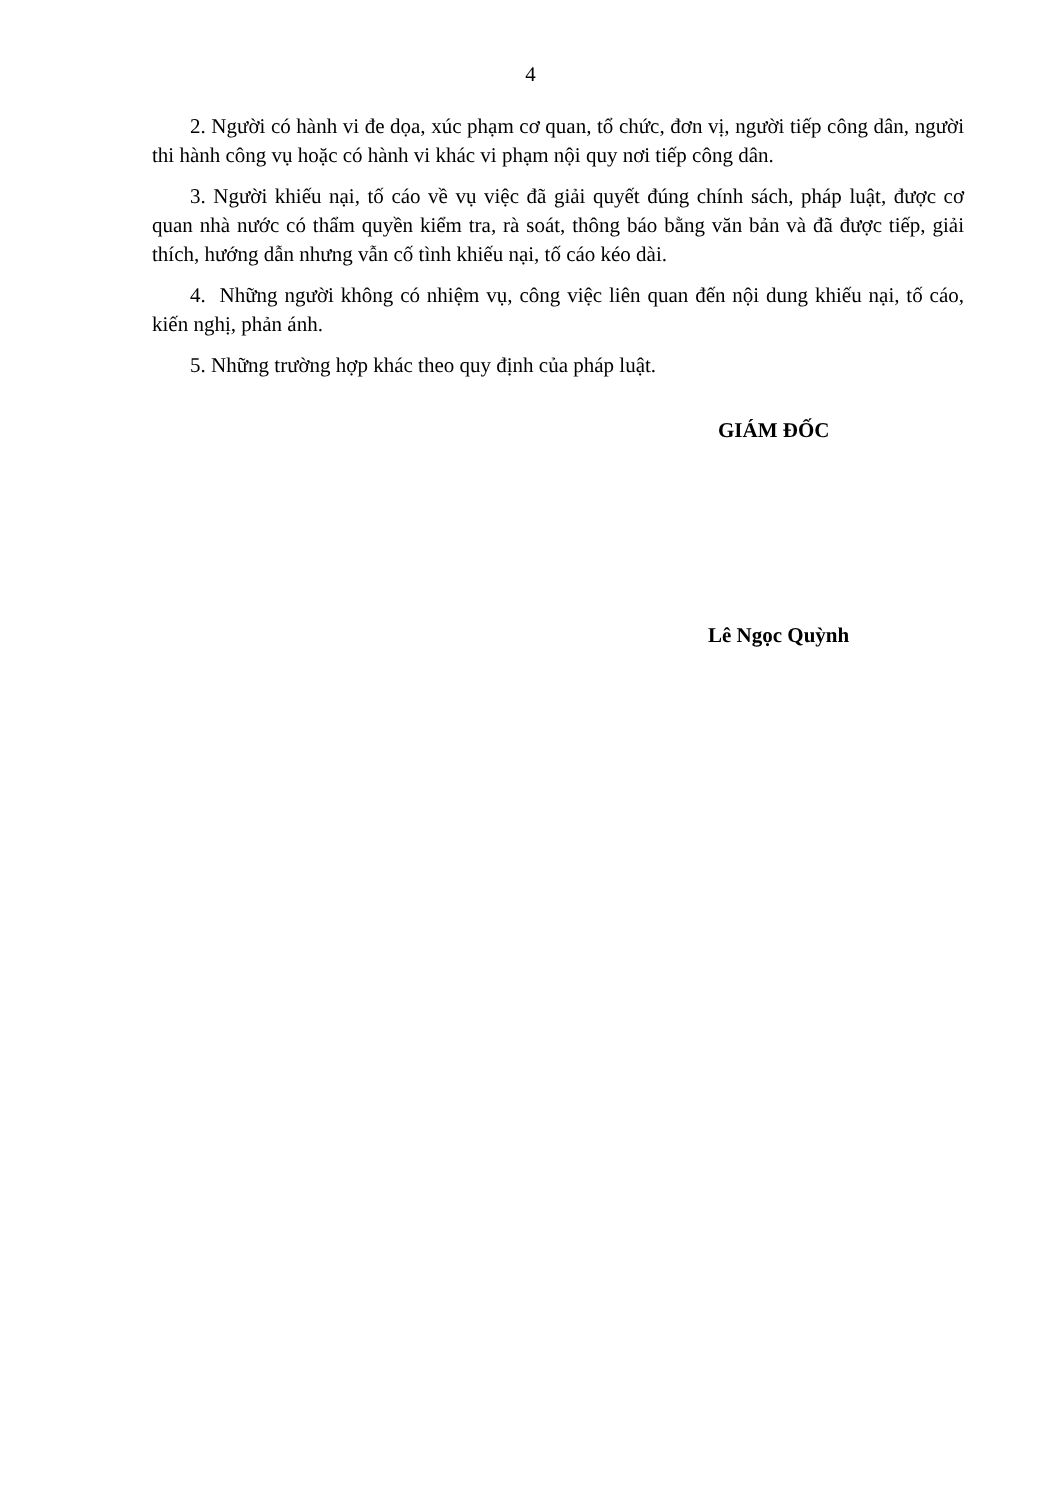4
2. Người có hành vi đe dọa, xúc phạm cơ quan, tổ chức, đơn vị, người tiếp công dân, người thi hành công vụ hoặc có hành vi khác vi phạm nội quy nơi tiếp công dân.
3. Người khiếu nại, tố cáo về vụ việc đã giải quyết đúng chính sách, pháp luật, được cơ quan nhà nước có thẩm quyền kiểm tra, rà soát, thông báo bằng văn bản và đã được tiếp, giải thích, hướng dẫn nhưng vẫn cố tình khiếu nại, tố cáo kéo dài.
4. Những người không có nhiệm vụ, công việc liên quan đến nội dung khiếu nại, tố cáo, kiến nghị, phản ánh.
5. Những trường hợp khác theo quy định của pháp luật.
GIÁM ĐỐC
Lê Ngọc Quỳnh